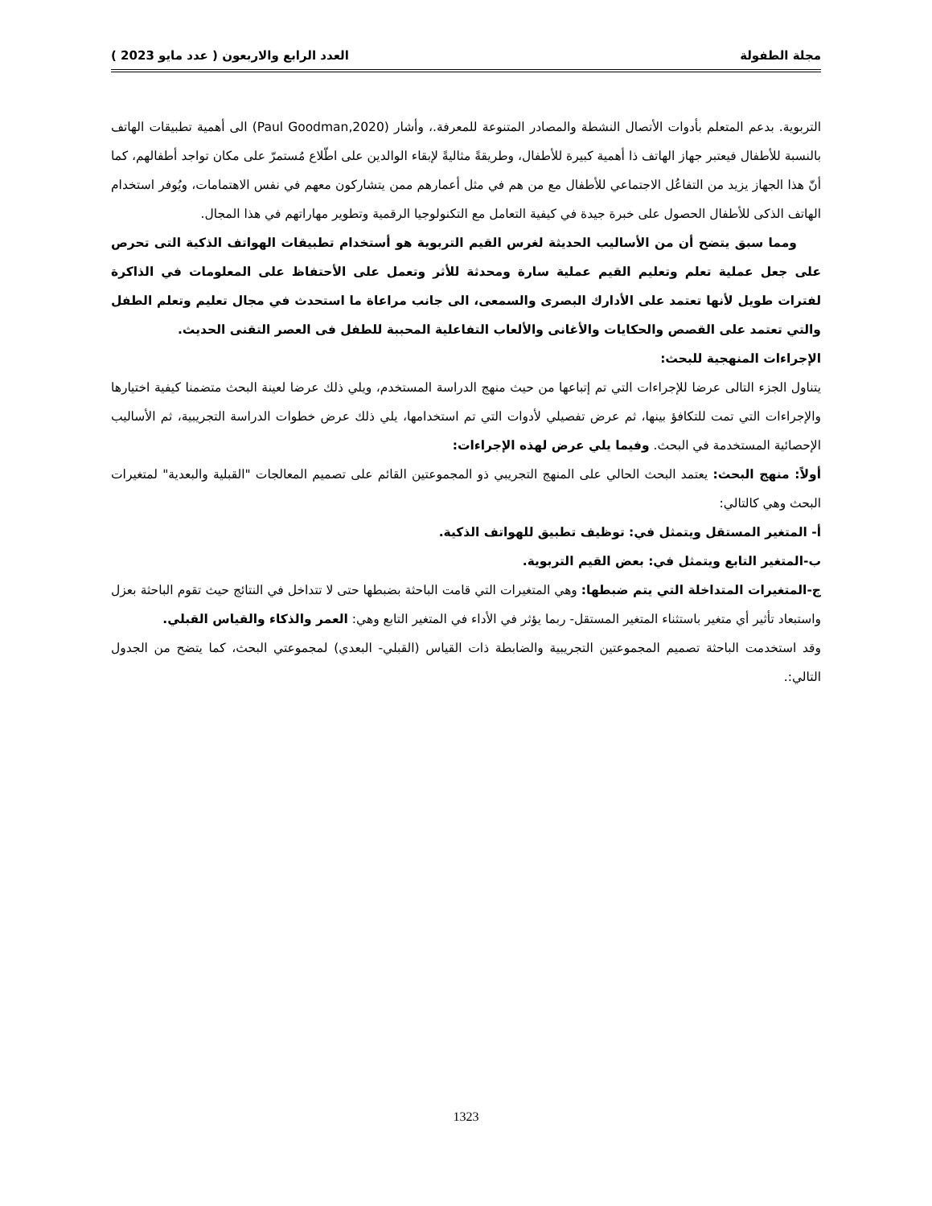مجلة الطفولة العدد الرابع والاربعون ( عدد مايو 2023 )
التربوية. بدعم المتعلم بأدوات الأتصال النشطة والمصادر المتنوعة للمعرفة.، وأشار (Paul Goodman,2020) الى أهمية تطبيقات الهاتف بالنسبة للأطفال فيعتبر جهاز الهاتف ذا أهمية كبيرة للأطفال، وطريقةً مثاليةً لإبقاء الوالدين على اطّلاع مُستمرّ على مكان تواجد أطفالهم، كما أنّ هذا الجهاز يزيد من التفاعُل الاجتماعي للأطفال مع من هم في مثل أعمارهم ممن يتشاركون معهم في نفس الاهتمامات، ويُوفر استخدام الهاتف الذكى للأطفال الحصول على خبرة جيدة في كيفية التعامل مع التكنولوجيا الرقمية وتطوير مهاراتهم في هذا المجال.
ومما سبق يتضح أن من الأساليب الحديثة لغرس القيم التربوية هو أستخدام تطبيقات الهواتف الذكية التى تحرص على جعل عملية تعلم وتعليم القيم عملية سارة ومحدثة للأثر وتعمل على الأحتفاظ على المعلومات في الذاكرة لفترات طويل لأنها تعتمد على الأدارك البصرى والسمعى، الى جانب مراعاة ما استحدث في مجال تعليم وتعلم الطفل والتي تعتمد على القصص والحكايات والأغانى والألعاب التفاعلية المحببة للطفل فى العصر التقنى الحديث.
الإجراءات المنهجية للبحث:
يتناول الجزء التالى عرضا للإجراءات التي تم إتباعها من حيث منهج الدراسة المستخدم، ويلي ذلك عرضا لعينة البحث متضمنا كيفية اختيارها والإجراءات التي تمت للتكافؤ بينها، ثم عرض تفصيلي لأدوات التي تم استخدامها، يلي ذلك عرض خطوات الدراسة التجريبية، ثم الأساليب الإحصائية المستخدمة في البحث. وفيما يلي عرض لهذه الإجراءات:
أولاً: منهج البحث: يعتمد البحث الحالي على المنهج التجريبي ذو المجموعتين القائم على تصميم المعالجات "القبلية والبعدية" لمتغيرات البحث وهي كالتالي:
أ- المتغير المستقل ويتمثل في: توظيف تطبيق للهواتف الذكية.
ب-المتغير التابع ويتمثل في: بعض القيم التربوية.
ج-المتغيرات المتداخلة التي يتم ضبطها: وهي المتغيرات التي قامت الباحثة بضبطها حتى لا تتداخل في النتائج حيث تقوم الباحثة بعزل واستبعاد تأثير أي متغير باستثناء المتغير المستقل- ربما يؤثر في الأداء في المتغير التابع وهي: العمر والذكاء والقياس القبلي.
وقد استخدمت الباحثة تصميم المجموعتين التجريبية والضابطة ذات القياس (القبلي- البعدي) لمجموعتي البحث، كما يتضح من الجدول التالي:.
1323